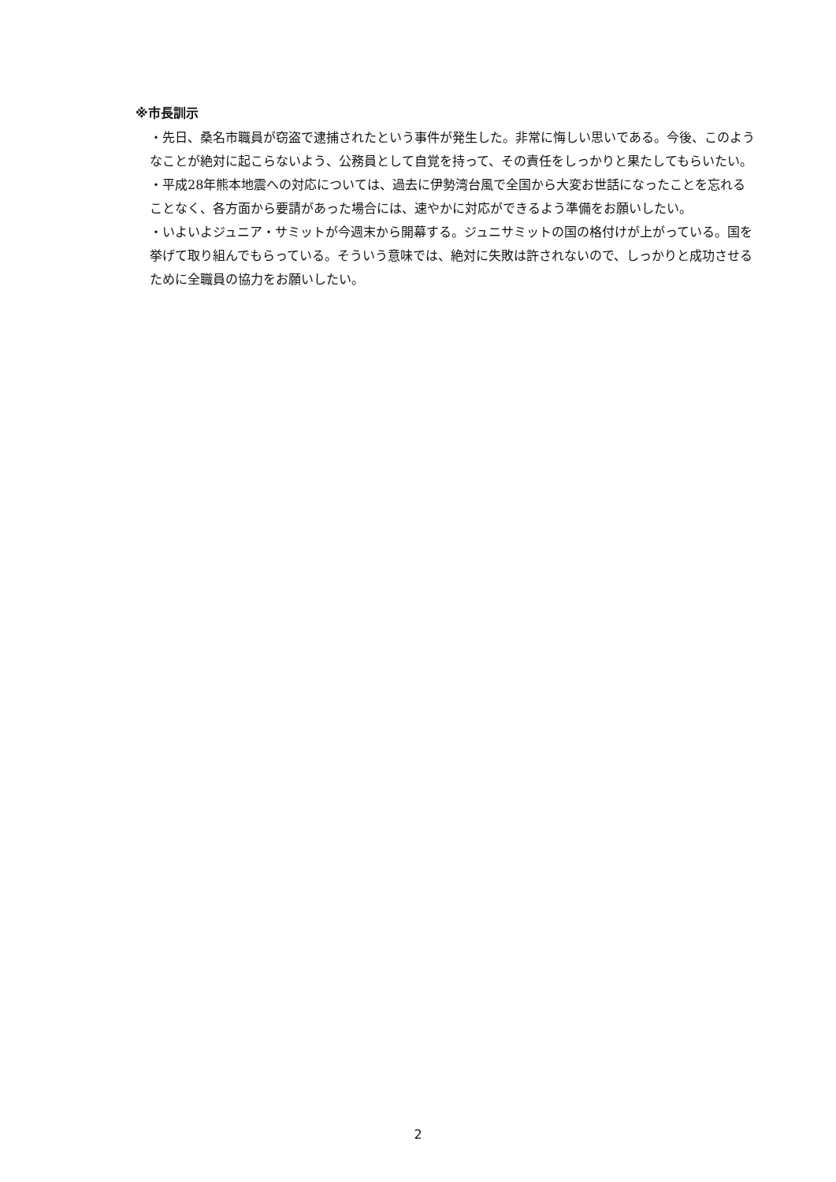※市長訓示
・先日、桑名市職員が窃盗で逮捕されたという事件が発生した。非常に悔しい思いである。今後、このようなことが絶対に起こらないよう、公務員として自覚を持って、その責任をしっかりと果たしてもらいたい。
・平成28年熊本地震への対応については、過去に伊勢湾台風で全国から大変お世話になったことを忘れることなく、各方面から要請があった場合には、速やかに対応ができるよう準備をお願いしたい。
・いよいよジュニア・サミットが今週末から開幕する。ジュニサミットの国の格付けが上がっている。国を挙げて取り組んでもらっている。そういう意味では、絶対に失敗は許されないので、しっかりと成功させるために全職員の協力をお願いしたい。
2